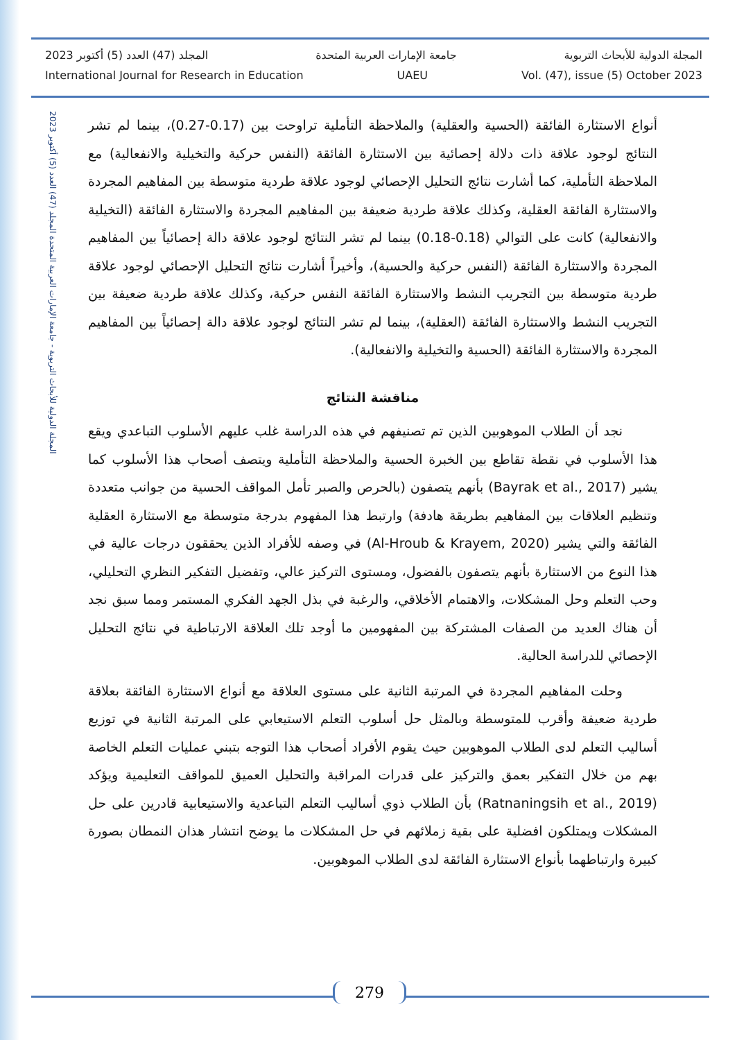المجلة الدولية للأبحاث التربوية - جامعة الإمارات العربية المتحدة المجلد (47) العدد (5) أكتوبر 2023
المجلة الدولية للأبحاث التربوية جامعة الإمارات العربية المتحدة المجلد (47) العدد (5) أكتوبر 2023
International Journal for Research in Education UAEU Vol. (47), issue (5) October 2023
أنواع الاستثارة الفائقة (الحسية والعقلية) والملاحظة التأملية تراوحت بين (0.17-0.27)، بينما لم تشر النتائج لوجود علاقة ذات دلالة إحصائية بين الاستثارة الفائقة (النفس حركية والتخيلية والانفعالية) مع الملاحظة التأملية، كما أشارت نتائج التحليل الإحصائي لوجود علاقة طردية متوسطة بين المفاهيم المجردة والاستثارة الفائقة العقلية، وكذلك علاقة طردية ضعيفة بين المفاهيم المجردة والاستثارة الفائقة (التخيلية والانفعالية) كانت على التوالي (0.18-0.18) بينما لم تشر النتائج لوجود علاقة دالة إحصائياً بين المفاهيم المجردة والاستثارة الفائقة (النفس حركية والحسية)، وأخيراً أشارت نتائج التحليل الإحصائي لوجود علاقة طردية متوسطة بين التجريب النشط والاستثارة الفائقة النفس حركية، وكذلك علاقة طردية ضعيفة بين التجريب النشط والاستثارة الفائقة (العقلية)، بينما لم تشر النتائج لوجود علاقة دالة إحصائياً بين المفاهيم المجردة والاستثارة الفائقة (الحسية والتخيلية والانفعالية).
مناقشة النتائج
نجد أن الطلاب الموهوبين الذين تم تصنيفهم في هذه الدراسة غلب عليهم الأسلوب التباعدي ويقع هذا الأسلوب في نقطة تقاطع بين الخبرة الحسية والملاحظة التأملية ويتصف أصحاب هذا الأسلوب كما يشير (Bayrak et al., 2017) بأنهم يتصفون (بالحرص والصبر تأمل المواقف الحسية من جوانب متعددة وتنظيم العلاقات بين المفاهيم بطريقة هادفة) وارتبط هذا المفهوم بدرجة متوسطة مع الاستثارة العقلية الفائقة والتي يشير (Al-Hroub & Krayem, 2020) في وصفه للأفراد الذين يحققون درجات عالية في هذا النوع من الاستثارة بأنهم يتصفون بالفضول، ومستوى التركيز عالي، وتفضيل التفكير النظري التحليلي، وحب التعلم وحل المشكلات، والاهتمام الأخلاقي، والرغبة في بذل الجهد الفكري المستمر ومما سبق نجد أن هناك العديد من الصفات المشتركة بين المفهومين ما أوجد تلك العلاقة الارتباطية في نتائج التحليل الإحصائي للدراسة الحالية.
وحلت المفاهيم المجردة في المرتبة الثانية على مستوى العلاقة مع أنواع الاستثارة الفائقة بعلاقة طردية ضعيفة وأقرب للمتوسطة وبالمثل حل أسلوب التعلم الاستيعابي على المرتبة الثانية في توزيع أساليب التعلم لدى الطلاب الموهوبين حيث يقوم الأفراد أصحاب هذا التوجه بتبني عمليات التعلم الخاصة بهم من خلال التفكير بعمق والتركيز على قدرات المراقبة والتحليل العميق للمواقف التعليمية ويؤكد (Ratnaningsih et al., 2019) بأن الطلاب ذوي أساليب التعلم التباعدية والاستيعابية قادرين على حل المشكلات ويمتلكون افضلية على بقية زملائهم في حل المشكلات ما يوضح انتشار هذان النمطان بصورة كبيرة وارتباطهما بأنواع الاستثارة الفائقة لدى الطلاب الموهوبين.
279